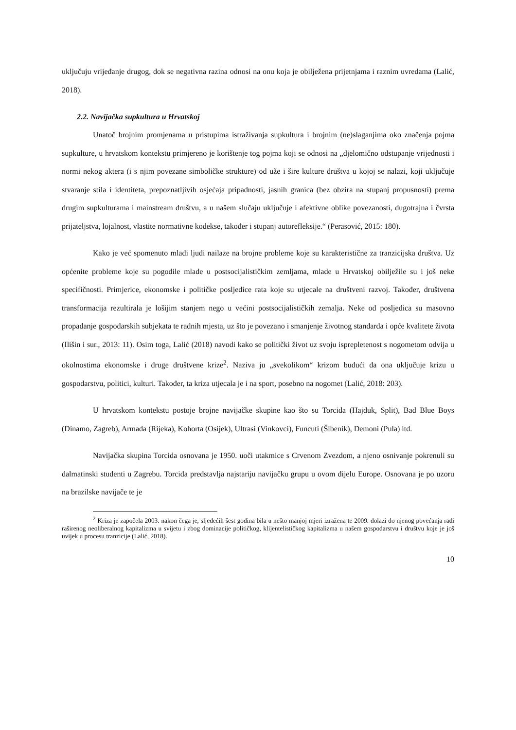uključuju vrijeđanje drugog, dok se negativna razina odnosi na onu koja je obilježena prijetnjama i raznim uvredama (Lalić, 2018).
2.2. Navijačka supkultura u Hrvatskoj
Unatoč brojnim promjenama u pristupima istraživanja supkultura i brojnim (ne)slaganjima oko značenja pojma supkulture, u hrvatskom kontekstu primjereno je korištenje tog pojma koji se odnosi na „djelomično odstupanje vrijednosti i normi nekog aktera (i s njim povezane simboličke strukture) od uže i šire kulture društva u kojoj se nalazi, koji uključuje stvaranje stila i identiteta, prepoznatljivih osjećaja pripadnosti, jasnih granica (bez obzira na stupanj propusnosti) prema drugim supkulturama i mainstream društvu, a u našem slučaju uključuje i afektivne oblike povezanosti, dugotrajna i čvrsta prijateljstva, lojalnost, vlastite normativne kodekse, također i stupanj autorefleksije.“ (Perasović, 2015: 180).
Kako je već spomenuto mladi ljudi nailaze na brojne probleme koje su karakteristične za tranzicijska društva. Uz općenite probleme koje su pogodile mlade u postsocijalističkim zemljama, mlade u Hrvatskoj obilježile su i još neke specifičnosti. Primjerice, ekonomske i političke posljedice rata koje su utjecale na društveni razvoj. Također, društvena transformacija rezultirala je lošijim stanjem nego u većini postsocijalističkih zemalja. Neke od posljedica su masovno propadanje gospodarskih subjekata te radnih mjesta, uz što je povezano i smanjenje životnog standarda i opće kvalitete života (Ilišin i sur., 2013: 11). Osim toga, Lalić (2018) navodi kako se politički život uz svoju isprepletenost s nogometom odvija u okolnostima ekonomske i druge društvene krize<sup>2</sup>. Naziva ju „svekolikom“ krizom budući da ona uključuje krizu u gospodarstvu, politici, kulturi. Također, ta kriza utjecala je i na sport, posebno na nogomet (Lalić, 2018: 203).
U hrvatskom kontekstu postoje brojne navijačke skupine kao što su Torcida (Hajduk, Split), Bad Blue Boys (Dinamo, Zagreb), Armada (Rijeka), Kohorta (Osijek), Ultrasi (Vinkovci), Funcuti (Šibenik), Demoni (Pula) itd.
Navijačka skupina Torcida osnovana je 1950. uoči utakmice s Crvenom Zvezdom, a njeno osnivanje pokrenuli su dalmatinski studenti u Zagrebu. Torcida predstavlja najstariju navijačku grupu u ovom dijelu Europe. Osnovana je po uzoru na brazilske navijače te je
<sup>2</sup> Kriza je započela 2003. nakon čega je, sljedećih šest godina bila u nešto manjoj mjeri izražena te 2009. dolazi do njenog povećanja radi raširenog neoliberalnog kapitalizma u svijetu i zbog dominacije političkog, klijentelističkog kapitalizma u našem gospodarstvu i društvu koje je još uvijek u procesu tranzicije (Lalić, 2018).
10